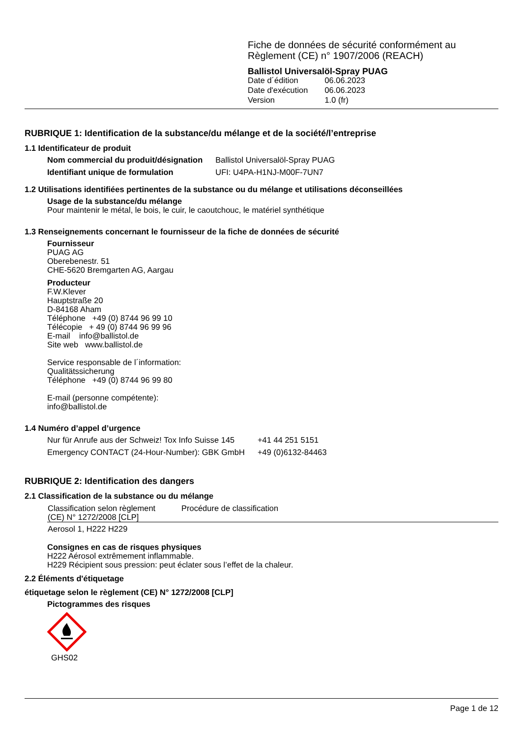Fiche de données de sécurité conformément au
Règlement (CE) n° 1907/2006 (REACH)
Ballistol Universalöl-Spray PUAG
| Date d´édition | 06.06.2023 |
| Date d'exécution | 06.06.2023 |
| Version | 1.0 (fr) |
RUBRIQUE 1: Identification de la substance/du mélange et de la société/l’entreprise
1.1 Identificateur de produit
| Nom commercial du produit/désignation | Ballistol Universalöl-Spray PUAG |
| Identifiant unique de formulation | UFI: U4PA-H1NJ-M00F-7UN7 |
1.2 Utilisations identifiées pertinentes de la substance ou du mélange et utilisations déconseillées
Usage de la substance/du mélange
Pour maintenir le métal, le bois, le cuir, le caoutchouc, le matériel synthétique
1.3 Renseignements concernant le fournisseur de la fiche de données de sécurité
Fournisseur
PUAG AG
Oberebenestr. 51
CHE-5620 Bremgarten AG, Aargau
Producteur
F.W.Klever
Hauptstraße 20
D-84168 Aham
Téléphone +49 (0) 8744 96 99 10
Télécopie + 49 (0) 8744 96 99 96
E-mail info@ballistol.de
Site web www.ballistol.de
Service responsable de l´information:
Qualitätssicherung
Téléphone +49 (0) 8744 96 99 80
E-mail (personne compétente):
info@ballistol.de
1.4 Numéro d’appel d’urgence
| Nur für Anrufe aus der Schweiz! Tox Info Suisse 145 | +41 44 251 5151 |
| Emergency CONTACT (24-Hour-Number): GBK GmbH | +49 (0)6132-84463 |
RUBRIQUE 2: Identification des dangers
2.1 Classification de la substance ou du mélange
| Classification selon règlement (CE) N° 1272/2008 [CLP] | Procédure de classification |
| --- | --- |
| Aerosol 1, H222 H229 | |
Consignes en cas de risques physiques
H222 Aérosol extrêmement inflammable.
H229 Récipient sous pression: peut éclater sous l’effet de la chaleur.
2.2 Éléments d'étiquetage
étiquetage selon le règlement (CE) N° 1272/2008 [CLP]
Pictogrammes des risques
GHS02
Page 1 de 12